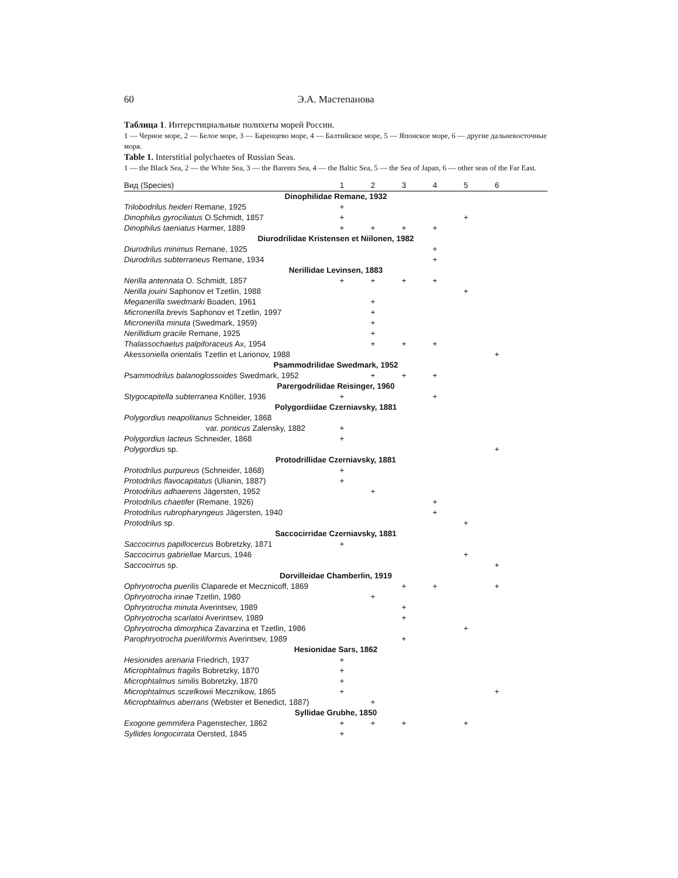60 Э.А. Мастепанова
Таблица 1. Интерстициальные полихеты морей России.
1 — Черное море, 2 — Белое море, 3 — Баренцево море, 4 — Балтийское море, 5 — Японское море, 6 — другие дальневосточные моря.
Table 1. Interstitial polychaetes of Russian Seas.
1 — the Black Sea, 2 — the White Sea, 3 — the Barents Sea, 4 — the Baltic Sea, 5 — the Sea of Japan, 6 — other seas of the Far East.
| Вид (Species) | 1 | 2 | 3 | 4 | 5 | 6 | |
| --- | --- | --- | --- | --- | --- | --- | --- |
| Dinophilidae Remane, 1932 | | | | | | | |
| Trilobodrilus heideri Remane, 1925 | + | | | | | | |
| Dinophilus gyrociliatus O.Schmidt, 1857 | + | | | | + | | |
| Dinophilus taeniatus Harmer, 1889 | + | + | + | + | | | |
| Diurodrilidae Kristensen et Niilonen, 1982 | | | | | | | |
| Diurodrilus minimus Remane, 1925 | | | | + | | | |
| Diurodrilus subterraneus Remane, 1934 | | | | + | | | |
| Nerillidae Levinsen, 1883 | | | | | | | |
| Nerilla antennata O. Schmidt, 1857 | + | + | + | + | | | |
| Nerilla jouini Saphonov et Tzetlin, 1988 | | | | | + | | |
| Meganerilla swedmarki Boaden, 1961 | | + | | | | | |
| Micronerilla brevis Saphonov et Tzetlin, 1997 | | + | | | | | |
| Micronerilla minuta (Swedmark, 1959) | | + | | | | | |
| Nerillidium gracile Remane, 1925 | | + | | | | | |
| Thalassochaetus palpiforaceus Ax, 1954 | | + | + | + | | | |
| Akessoniella orientalis Tzetlin et Larionov, 1988 | | | | | | + | |
| Psammodrilidae Swedmark, 1952 | | | | | | | |
| Psammodrilus balanoglossoides Swedmark, 1952 | | + | + | + | | | |
| Parergodrilidae Reisinger, 1960 | | | | | | | |
| Stygocapitella subterranea Knöller, 1936 | + | | | + | | | |
| Polygordiidae Czerniavsky, 1881 | | | | | | | |
| Polygordius neapolitanus Schneider, 1868 | | | | | | | |
| var. ponticus Zalensky, 1882 | + | | | | | | |
| Polygordius lacteus Schneider, 1868 | + | | | | | | |
| Polygordius sp. | | | | | | + | |
| Protodrillidae Czerniavsky, 1881 | | | | | | | |
| Protodrilus purpureus (Schneider, 1868) | + | | | | | | |
| Protodrilus flavocapitatus (Ulianin, 1887) | + | | | | | | |
| Protodrilus adhaerens Jägersten, 1952 | | + | | | | | |
| Protodrilus chaetifer (Remane, 1926) | | | | + | | | |
| Protodrilus rubropharyngeus Jägersten, 1940 | | | | + | | | |
| Protodrilus sp. | | | | | + | | |
| Saccocirridae Czerniavsky, 1881 | | | | | | | |
| Saccocirrus papillocercus Bobretzky, 1871 | + | | | | | | |
| Saccocirrus gabriellae Marcus, 1946 | | | | | + | | |
| Saccocirrus sp. | | | | | | + | |
| Dorvilleidae Chamberlin, 1919 | | | | | | | |
| Ophryotrocha puerilis Claparede et Mecznicoff, 1869 | | | + | + | | + | |
| Ophryotrocha irinae Tzetlin, 1980 | | + | | | | | |
| Ophryotrocha minuta Averintsev, 1989 | | | + | | | | |
| Ophryotrocha scarlatoi Averintsev, 1989 | | | + | | | | |
| Ophryotrocha dimorphica Zavarzina et Tzetlin, 1986 | | | | | + | | |
| Parophryotrocha pueriliformis Averintsev, 1989 | | | + | | | | |
| Hesionidae Sars, 1862 | | | | | | | |
| Hesionides arenaria Friedrich, 1937 | + | | | | | | |
| Microphtalmus fragilis Bobretzky, 1870 | + | | | | | | |
| Microphtalmus similis Bobretzky, 1870 | + | | | | | | |
| Microphtalmus sczelkowii Mecznikow, 1865 | + | | | | | + | |
| Microphtalmus aberrans (Webster et Benedict, 1887) | | + | | | | | |
| Syllidae Grubhe, 1850 | | | | | | | |
| Exogone gemmifera Pagenstecher, 1862 | + | + | + | | + | | |
| Syllides longocirrata Oersted, 1845 | + | | | | | | |